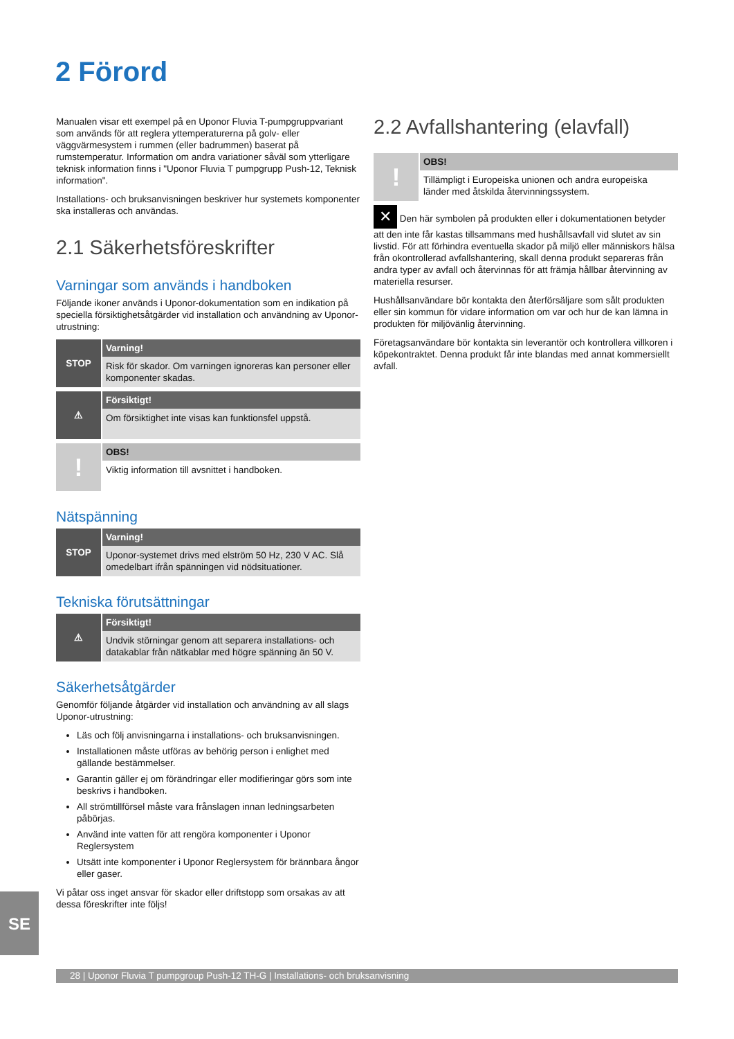2 Förord
Manualen visar ett exempel på en Uponor Fluvia T-pumpgruppvariant som används för att reglera yttemperaturerna på golv- eller väggvärmesystem i rummen (eller badrummen) baserat på rumstemperatur. Information om andra variationer såväl som ytterligare teknisk information finns i "Uponor Fluvia T pumpgrupp Push-12, Teknisk information".
Installations- och bruksanvisningen beskriver hur systemets komponenter ska installeras och användas.
2.1 Säkerhetsföreskrifter
Varningar som används i handboken
Följande ikoner används i Uponor-dokumentation som en indikation på speciella försiktighetsåtgärder vid installation och användning av Uponor-utrustning:
STOP
Varning!
Risk för skador. Om varningen ignoreras kan personer eller komponenter skadas.
⚠
Försiktigt!
Om försiktighet inte visas kan funktionsfel uppstå.
!
OBS!
Viktig information till avsnittet i handboken.
Nätspänning
STOP
Varning!
Uponor-systemet drivs med elström 50 Hz, 230 V AC. Slå omedelbart ifrån spänningen vid nödsituationer.
Tekniska förutsättningar
⚠
Försiktigt!
Undvik störningar genom att separera installations- och datakablar från nätkablar med högre spänning än 50 V.
Säkerhetsåtgärder
Genomför följande åtgärder vid installation och användning av all slags Uponor-utrustning:
Läs och följ anvisningarna i installations- och bruksanvisningen.
Installationen måste utföras av behörig person i enlighet med gällande bestämmelser.
Garantin gäller ej om förändringar eller modifieringar görs som inte beskrivs i handboken.
All strömtillförsel måste vara frånslagen innan ledningsarbeten påbörjas.
Använd inte vatten för att rengöra komponenter i Uponor Reglersystem
Utsätt inte komponenter i Uponor Reglersystem för brännbara ångor eller gaser.
Vi påtar oss inget ansvar för skador eller driftstopp som orsakas av att dessa föreskrifter inte följs!
2.2 Avfallshantering (elavfall)
!
OBS!
Tillämpligt i Europeiska unionen och andra europeiska länder med åtskilda återvinningssystem.
✕ Den här symbolen på produkten eller i dokumentationen betyder att den inte får kastas tillsammans med hushållsavfall vid slutet av sin livstid. För att förhindra eventuella skador på miljö eller människors hälsa från okontrollerad avfallshantering, skall denna produkt separeras från andra typer av avfall och återvinnas för att främja hållbar återvinning av materiella resurser.
Hushållsanvändare bör kontakta den återförsäljare som sålt produkten eller sin kommun för vidare information om var och hur de kan lämna in produkten för miljövänlig återvinning.
Företagsanvändare bör kontakta sin leverantör och kontrollera villkoren i köpekontraktet. Denna produkt får inte blandas med annat kommersiellt avfall.
SE
28 | Uponor Fluvia T pumpgroup Push-12 TH-G | Installations- och bruksanvisning